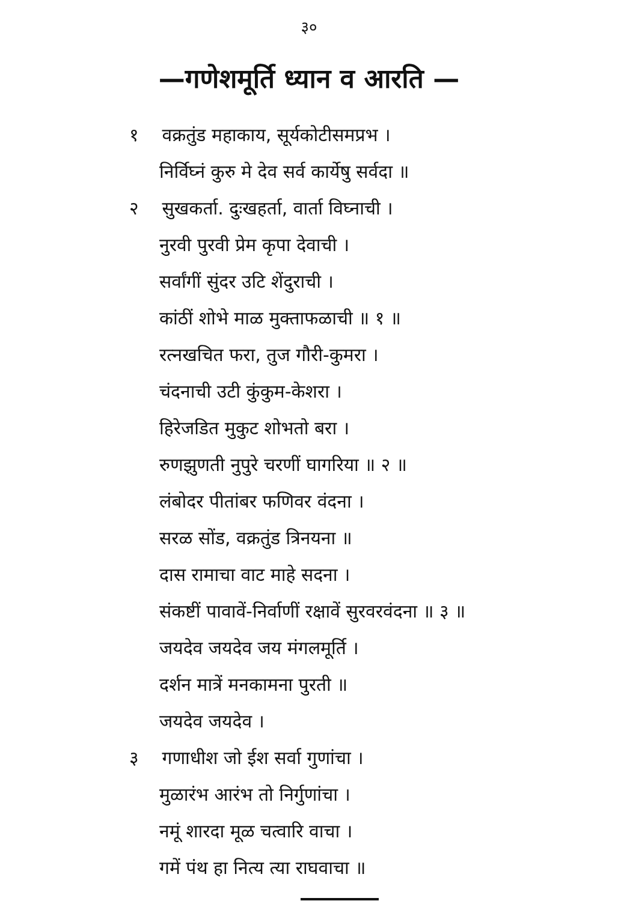३०
—गणेशमूर्ति ध्यान व आरति —
१ वक्रतुंड महाकाय, सूर्यकोटीसमप्रभ ।
निर्विघ्नं कुरु मे देव सर्व कार्येषु सर्वदा ॥
२ सुखकर्ता. दुःखहर्ता, वार्ता विघ्नाची ।
नुरवी पुरवी प्रेम कृपा देवाची ।
सर्वांगीं सुंदर उटि शेंदुराची ।
कांठीं शोभे माळ मुक्ताफळाची ॥ १ ॥
रत्नखचित फरा, तुज गौरी-कुमरा ।
चंदनाची उटी कुंकुम-केशरा ।
हिरेजडित मुकुट शोभतो बरा ।
रुणझुणती नुपुरे चरणीं घागरिया ॥ २ ॥
लंबोदर पीतांबर फणिवर वंदना ।
सरळ सोंड, वक्रतुंड त्रिनयना ॥
दास रामाचा वाट माहे सदना ।
संकष्टीं पावावें-निर्वाणीं रक्षावें सुरवरवंदना ॥ ३ ॥
जयदेव जयदेव जय मंगलमूर्ति ।
दर्शन मात्रें मनकामना पुरती ॥
जयदेव जयदेव ।
३ गणाधीश जो ईश सर्वा गुणांचा ।
मुळारंभ आरंभ तो निर्गुणांचा ।
नमूं शारदा मूळ चत्वारि वाचा ।
गमें पंथ हा नित्य त्या राघवाचा ॥